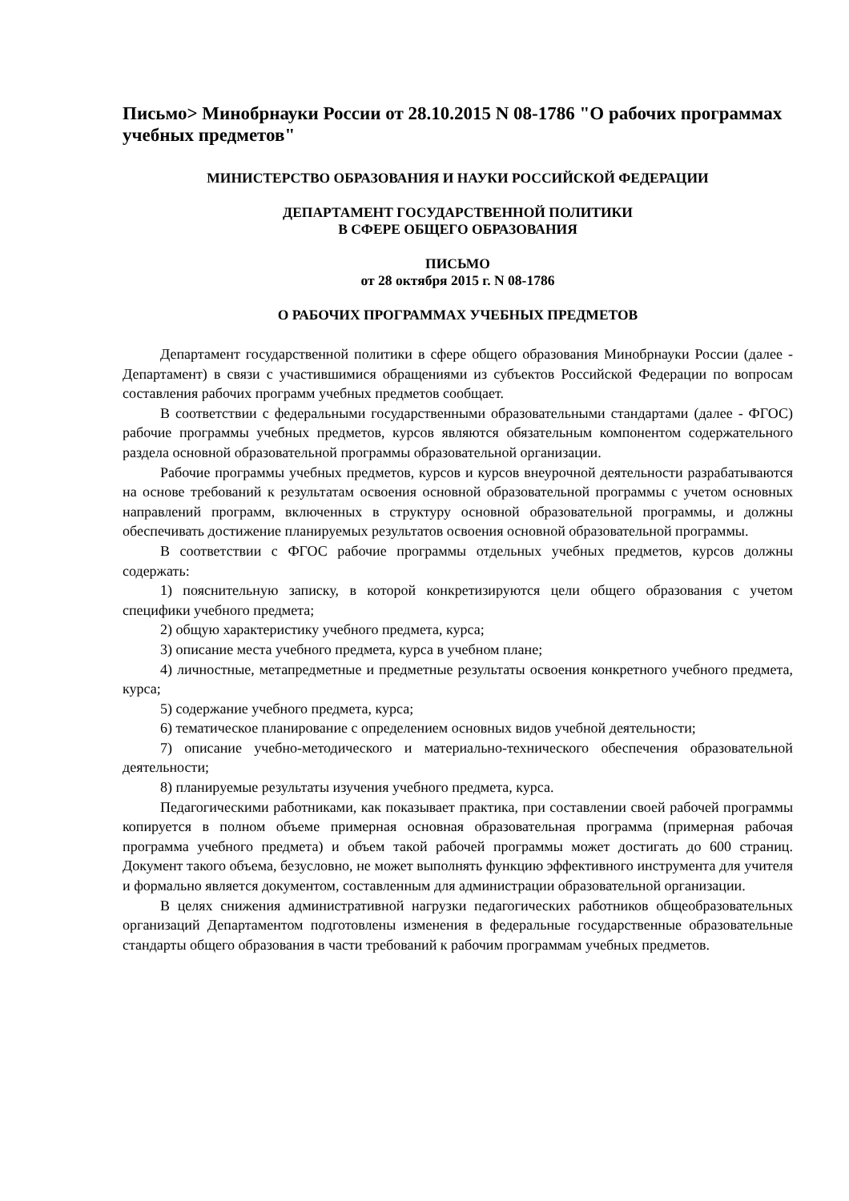Письмо> Минобрнауки России от 28.10.2015 N 08-1786 "О рабочих программах учебных предметов"
МИНИСТЕРСТВО ОБРАЗОВАНИЯ И НАУКИ РОССИЙСКОЙ ФЕДЕРАЦИИ
ДЕПАРТАМЕНТ ГОСУДАРСТВЕННОЙ ПОЛИТИКИ
В СФЕРЕ ОБЩЕГО ОБРАЗОВАНИЯ
ПИСЬМО
от 28 октября 2015 г. N 08-1786
О РАБОЧИХ ПРОГРАММАХ УЧЕБНЫХ ПРЕДМЕТОВ
Департамент государственной политики в сфере общего образования Минобрнауки России (далее - Департамент) в связи с участившимися обращениями из субъектов Российской Федерации по вопросам составления рабочих программ учебных предметов сообщает.
В соответствии с федеральными государственными образовательными стандартами (далее - ФГОС) рабочие программы учебных предметов, курсов являются обязательным компонентом содержательного раздела основной образовательной программы образовательной организации.
Рабочие программы учебных предметов, курсов и курсов внеурочной деятельности разрабатываются на основе требований к результатам освоения основной образовательной программы с учетом основных направлений программ, включенных в структуру основной образовательной программы, и должны обеспечивать достижение планируемых результатов освоения основной образовательной программы.
В соответствии с ФГОС рабочие программы отдельных учебных предметов, курсов должны содержать:
1) пояснительную записку, в которой конкретизируются цели общего образования с учетом специфики учебного предмета;
2) общую характеристику учебного предмета, курса;
3) описание места учебного предмета, курса в учебном плане;
4) личностные, метапредметные и предметные результаты освоения конкретного учебного предмета, курса;
5) содержание учебного предмета, курса;
6) тематическое планирование с определением основных видов учебной деятельности;
7) описание учебно-методического и материально-технического обеспечения образовательной деятельности;
8) планируемые результаты изучения учебного предмета, курса.
Педагогическими работниками, как показывает практика, при составлении своей рабочей программы копируется в полном объеме примерная основная образовательная программа (примерная рабочая программа учебного предмета) и объем такой рабочей программы может достигать до 600 страниц. Документ такого объема, безусловно, не может выполнять функцию эффективного инструмента для учителя и формально является документом, составленным для администрации образовательной организации.
В целях снижения административной нагрузки педагогических работников общеобразовательных организаций Департаментом подготовлены изменения в федеральные государственные образовательные стандарты общего образования в части требований к рабочим программам учебных предметов.